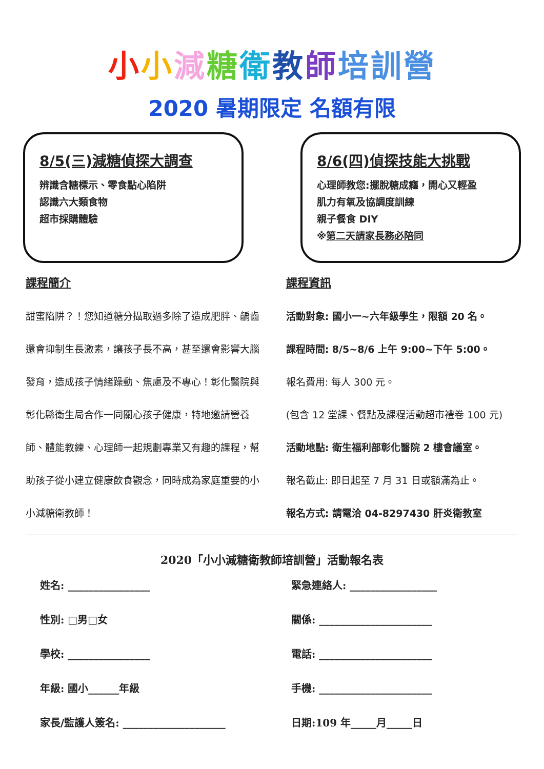小小減糖衛教師培訓營
2020 暑期限定 名額有限
8/5(三)減糖偵探大調查
辨識含糖標示、零食點心陷阱
認識六大類食物
超市採購體驗
8/6(四)偵探技能大挑戰
心理師教您:擺脫糖成癮，開心又輕盈
肌力有氧及協調度訓練
親子餐食 DIY
※第二天請家長務必陪同
課程簡介
甜蜜陷阱？！您知道糖分攝取過多除了造成肥胖、齲齒還會抑制生長激素，讓孩子長不高，甚至還會影響大腦發育，造成孩子情緒躁動、焦慮及不專心！彰化醫院與彰化縣衛生局合作一同關心孩子健康，特地邀請營養師、體能教練、心理師一起規劃專業又有趣的課程，幫助孩子從小建立健康飲食觀念，同時成為家庭重要的小小減糖衛教師！
課程資訊
活動對象: 國小一~六年級學生，限額 20 名。
課程時間: 8/5~8/6 上午 9:00~下午 5:00。
報名費用: 每人 300 元。
(包含 12 堂課、餐點及課程活動超市禮卷 100 元)
活動地點: 衛生福利部彰化醫院 2 樓會議室。
報名截止: 即日起至 7 月 31 日或額滿為止。
報名方式: 請電洽 04-8297430 肝炎衛教室
2020「小小減糖衛教師培訓營」活動報名表
姓名: ________________
緊急連絡人: _________________
性別: □男□女
關係: ______________________
學校: ________________
電話: ______________________
年級: 國小______年級
手機: ______________________
家長/監護人簽名: ____________________
日期:109 年_____月_____日